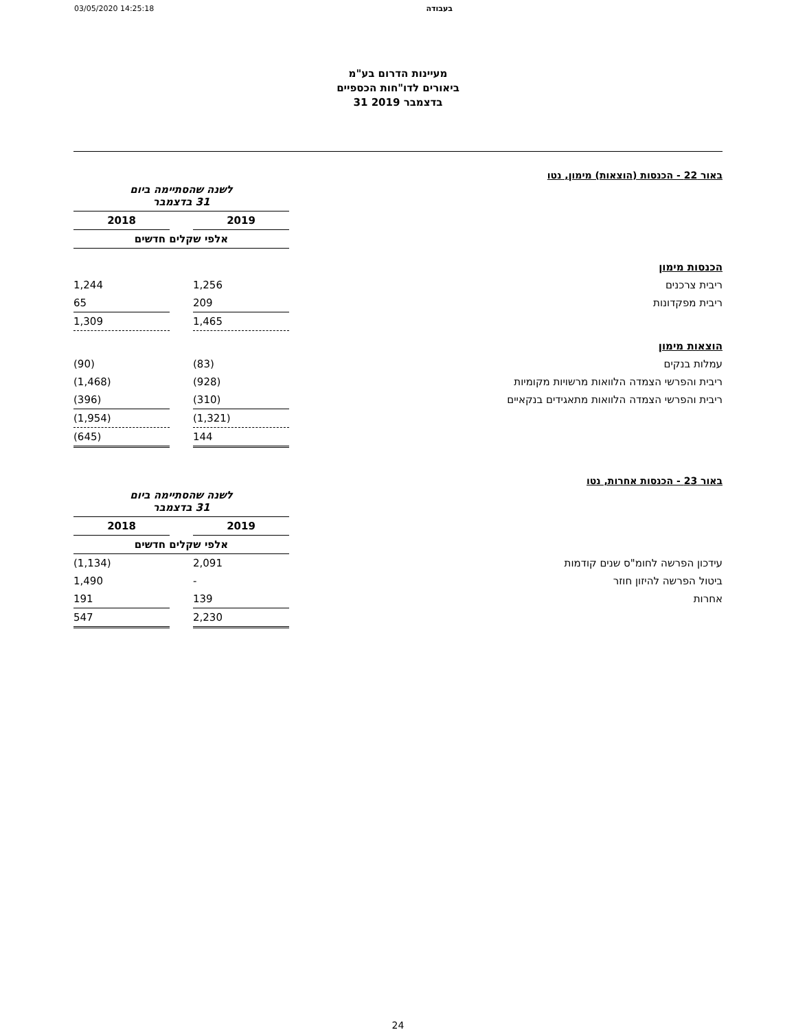03/05/2020 14:25:18 בעבודה
מעיינות הדרום בע"מ
ביאורים לדו"חות הכספיים
31 בדצמבר 2019
באור 22 - הכנסות (הוצאות) מימון, נטו
| | לשנה שהסתיימה ביום 31 בדצמבר | | |
| | 2019 | | 2018 |
| | אלפי שקלים חדשים | | |
| הכנסות מימון | | | |
| ריבית צרכנים | 1,256 | | 1,244 |
| ריבית מפקדונות | 209 | | 65 |
| | 1,465 | | 1,309 |
| הוצאות מימון | | | |
| עמלות בנקים | (83) | | (90) |
| ריבית והפרשי הצמדה הלוואות מרשויות מקומיות | (928) | | (1,468) |
| ריבית והפרשי הצמדה הלוואות מתאגידים בנקאיים | (310) | | (396) |
| | (1,321) | | (1,954) |
| | 144 | | (645) |
באור 23 - הכנסות אחרות, נטו
| | לשנה שהסתיימה ביום 31 בדצמבר | | |
| | 2019 | | 2018 |
| | אלפי שקלים חדשים | | |
| עידכון הפרשה לחומ"ס שנים קודמות | 2,091 | | (1,134) |
| ביטול הפרשה להיזון חוזר | - | | 1,490 |
| אחרות | 139 | | 191 |
| | 2,230 | | 547 |
24